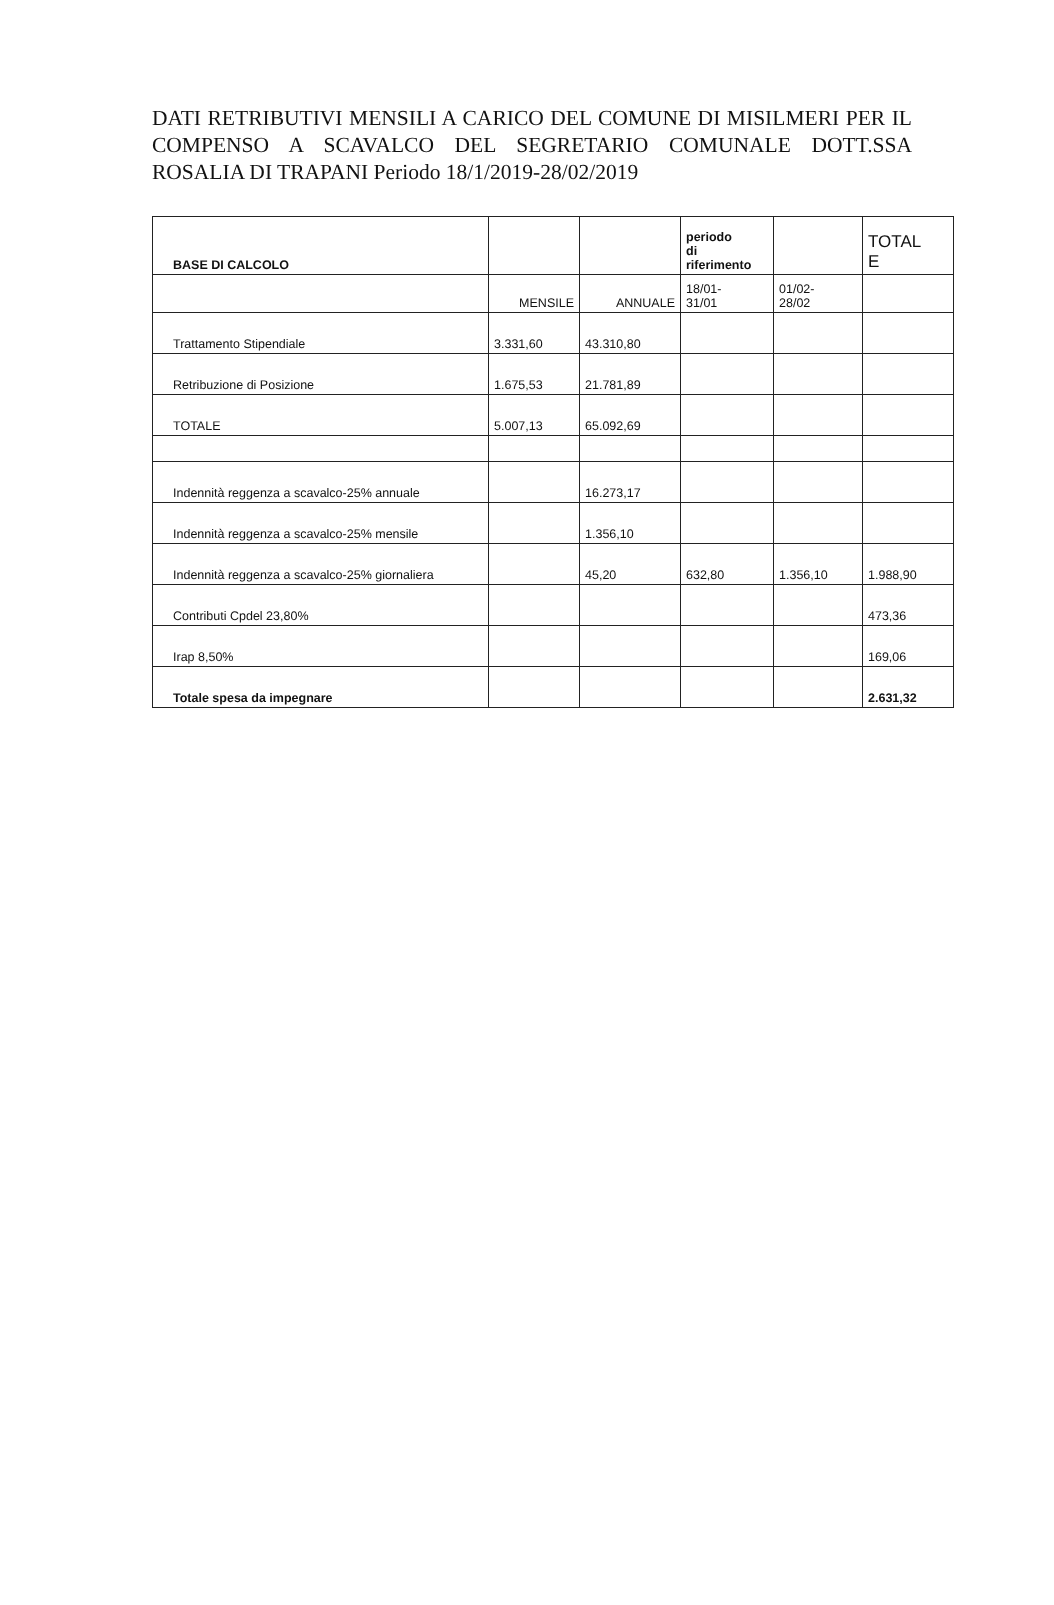DATI RETRIBUTIVI MENSILI A CARICO DEL COMUNE DI MISILMERI PER IL COMPENSO A SCAVALCO DEL SEGRETARIO COMUNALE DOTT.SSA ROSALIA DI TRAPANI Periodo 18/1/2019-28/02/2019
| BASE DI CALCOLO | | | periodo di riferimento | | TOTAL E |
| --- | --- | --- | --- | --- | --- |
| | MENSILE | ANNUALE | 18/01- 31/01 | 01/02- 28/02 | |
| Trattamento Stipendiale | 3.331,60 | 43.310,80 | | | |
| Retribuzione di Posizione | 1.675,53 | 21.781,89 | | | |
| TOTALE | 5.007,13 | 65.092,69 | | | |
| Indennità reggenza a scavalco-25% annuale | | 16.273,17 | | | |
| Indennità reggenza a scavalco-25% mensile | | 1.356,10 | | | |
| Indennità reggenza a scavalco-25% giornaliera | | 45,20 | 632,80 | 1.356,10 | 1.988,90 |
| Contributi Cpdel 23,80% | | | | | 473,36 |
| Irap 8,50% | | | | | 169,06 |
| Totale spesa da impegnare | | | | | 2.631,32 |